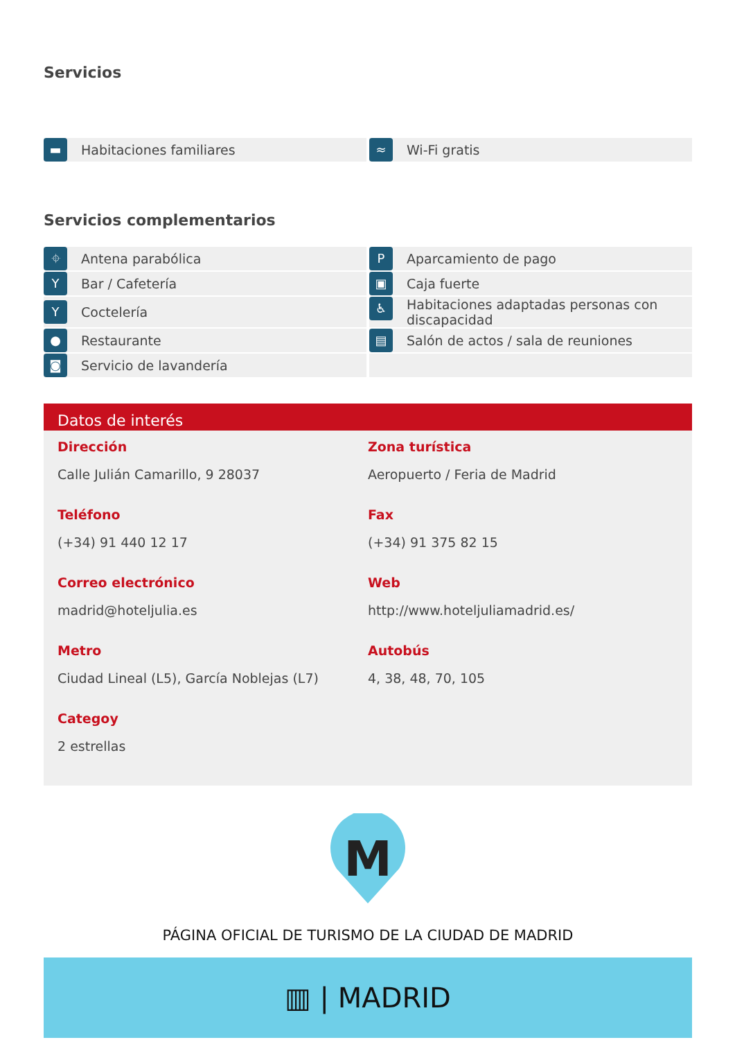Servicios
▬ Habitaciones familiares
≈ Wi-Fi gratis
Servicios complementarios
⌖ Antena parabólica
P Aparcamiento de pago
Y Bar / Cafetería
▣ Caja fuerte
Y Coctelería
♿ Habitaciones adaptadas personas con discapacidad
● Restaurante
▤ Salón de actos / sala de reuniones
◙ Servicio de lavandería
Datos de interés
Dirección
Calle Julián Camarillo, 9 28037
Zona turística
Aeropuerto / Feria de Madrid
Teléfono
(+34) 91 440 12 17
Fax
(+34) 91 375 82 15
Correo electrónico
madrid@hoteljulia.es
Web
http://www.hoteljuliamadrid.es/
Metro
Ciudad Lineal (L5), García Noblejas (L7)
Autobús
4, 38, 48, 70, 105
Categoy
2 estrellas
M
PÁGINA OFICIAL DE TURISMO DE LA CIUDAD DE MADRID
▥ | MADRID